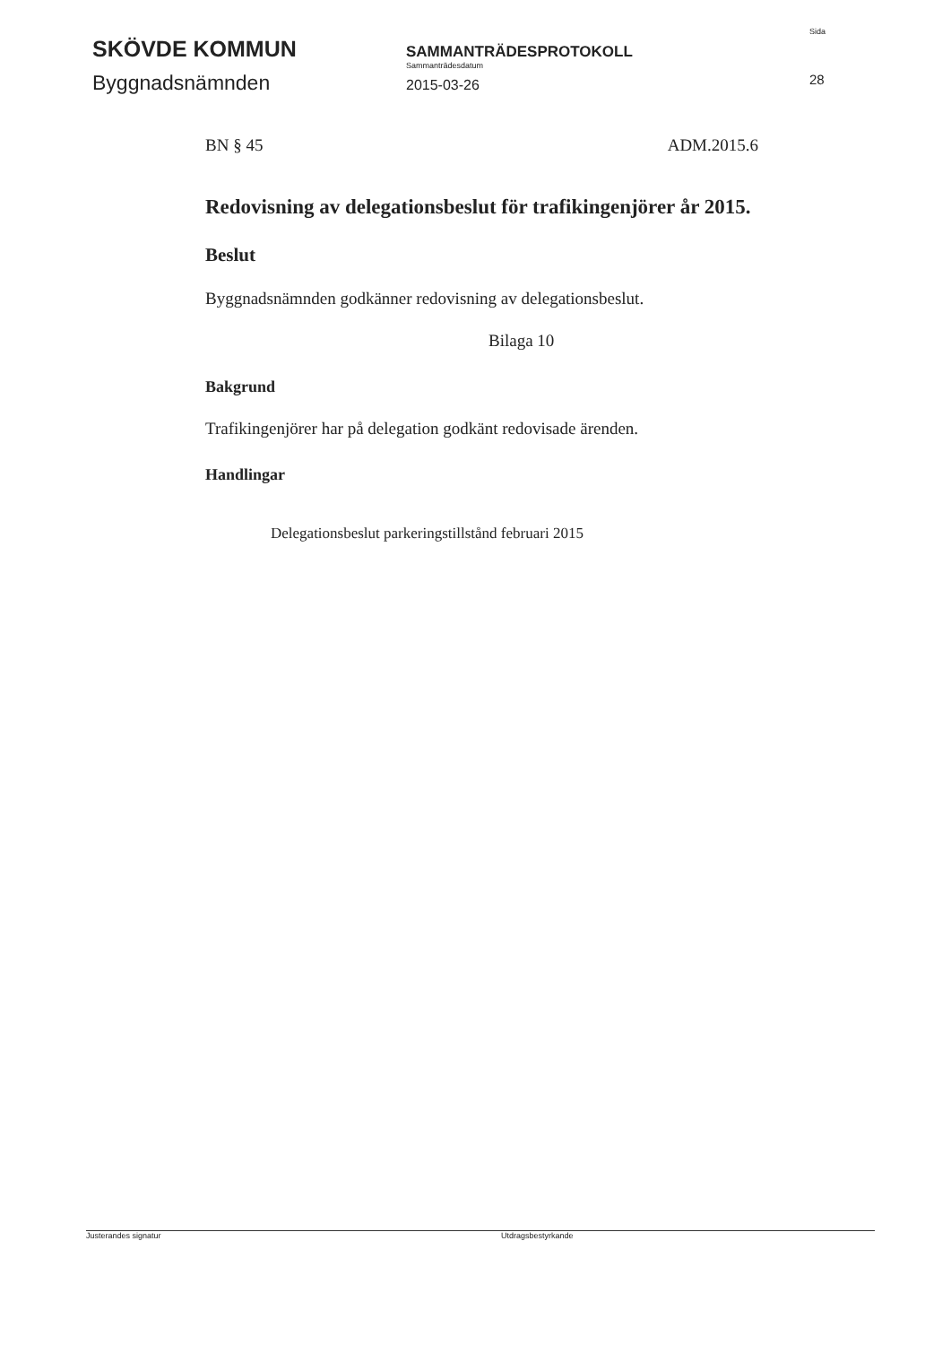SKÖVDE KOMMUN
Byggnadsnämnden
SAMMANTRÄDESPROTOKOLL
Sammanträdesdatum
2015-03-26
Sida
28
BN § 45 ADM.2015.6
Redovisning av delegationsbeslut för trafikingenjörer år 2015.
Beslut
Byggnadsnämnden godkänner redovisning av delegationsbeslut.
Bilaga 10
Bakgrund
Trafikingenjörer har på delegation godkänt redovisade ärenden.
Handlingar
Delegationsbeslut parkeringstillstånd februari 2015
Justerandes signatur Utdragsbestyrkande